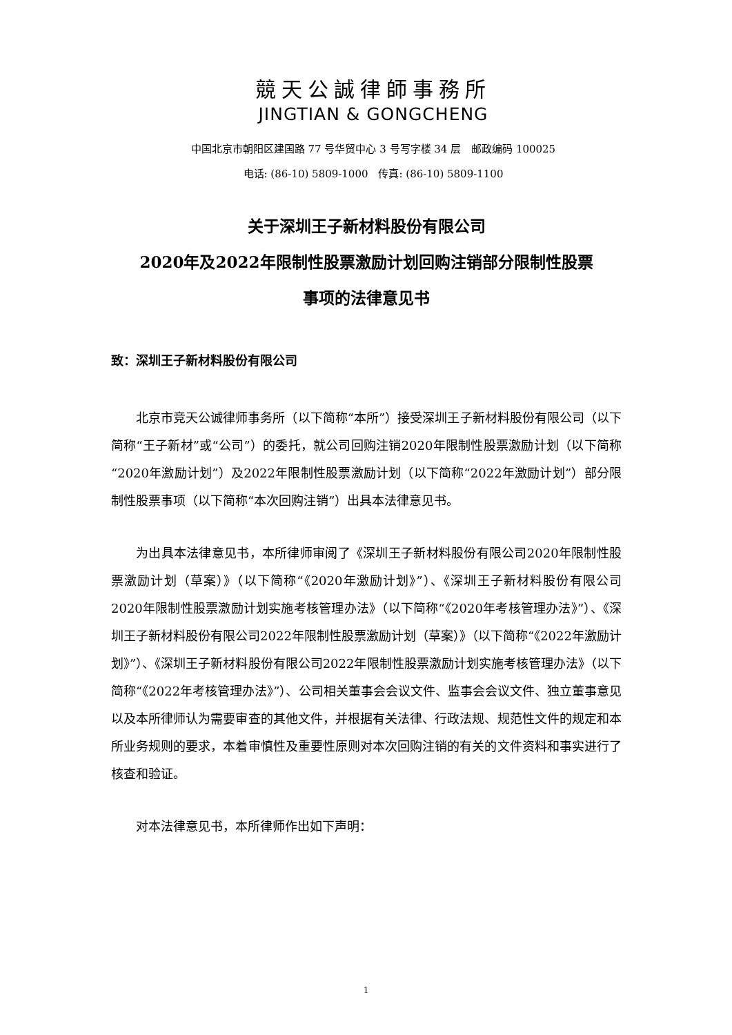競天公誠律師事務所
JINGTIAN & GONGCHENG
中国北京市朝阳区建国路 77 号华贸中心 3 号写字楼 34 层　邮政编码 100025
电话: (86-10) 5809-1000　传真: (86-10) 5809-1100
关于深圳王子新材料股份有限公司
2020年及2022年限制性股票激励计划回购注销部分限制性股票
事项的法律意见书
致：深圳王子新材料股份有限公司
北京市竞天公诚律师事务所（以下简称“本所”）接受深圳王子新材料股份有限公司（以下简称“王子新材”或“公司”）的委托，就公司回购注销2020年限制性股票激励计划（以下简称“2020年激励计划”）及2022年限制性股票激励计划（以下简称“2022年激励计划”）部分限制性股票事项（以下简称“本次回购注销”）出具本法律意见书。
为出具本法律意见书，本所律师审阅了《深圳王子新材料股份有限公司2020年限制性股票激励计划（草案）》（以下简称“《2020年激励计划》”）、《深圳王子新材料股份有限公司2020年限制性股票激励计划实施考核管理办法》（以下简称“《2020年考核管理办法》”）、《深圳王子新材料股份有限公司2022年限制性股票激励计划（草案）》（以下简称“《2022年激励计划》”）、《深圳王子新材料股份有限公司2022年限制性股票激励计划实施考核管理办法》（以下简称“《2022年考核管理办法》”）、公司相关董事会会议文件、监事会会议文件、独立董事意见以及本所律师认为需要审查的其他文件，并根据有关法律、行政法规、规范性文件的规定和本所业务规则的要求，本着审慎性及重要性原则对本次回购注销的有关的文件资料和事实进行了核查和验证。
对本法律意见书，本所律师作出如下声明：
1